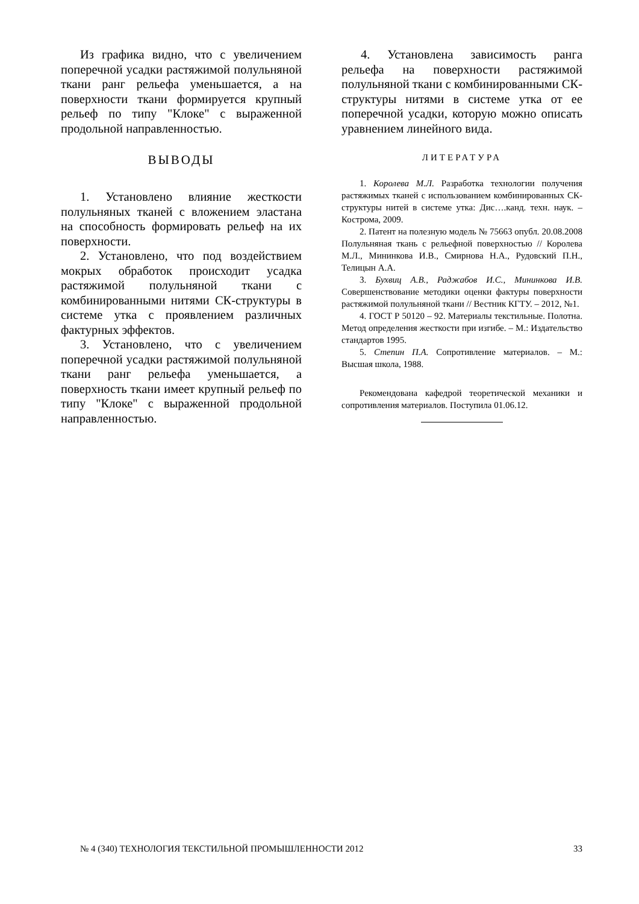Из графика видно, что с увеличением поперечной усадки растяжимой полульняной ткани ранг рельефа уменьшается, а на поверхности ткани формируется крупный рельеф по типу "Клоке" с выраженной продольной направленностью.
ВЫВОДЫ
1. Установлено влияние жесткости полульняных тканей с вложением эластана на способность формировать рельеф на их поверхности.
2. Установлено, что под воздействием мокрых обработок происходит усадка растяжимой полульняной ткани с комбинированными нитями СК-структуры в системе утка с проявлением различных фактурных эффектов.
3. Установлено, что с увеличением поперечной усадки растяжимой полульняной ткани ранг рельефа уменьшается, а поверхность ткани имеет крупный рельеф по типу "Клоке" с выраженной продольной направленностью.
4. Установлена зависимость ранга рельефа на поверхности растяжимой полульняной ткани с комбинированными СК-структуры нитями в системе утка от ее поперечной усадки, которую можно описать уравнением линейного вида.
ЛИТЕРАТУРА
1. Королева М.Л. Разработка технологии получения растяжимых тканей с использованием комбинированных СК-структуры нитей в системе утка: Дис….канд. техн. наук. – Кострома, 2009.
2. Патент на полезную модель № 75663 опубл. 20.08.2008 Полульняная ткань с рельефной поверхностью // Королева М.Л., Мининкова И.В., Смирнова Н.А., Рудовский П.Н., Телицын А.А.
3. Бухвиц А.В., Раджабов И.С., Мининкова И.В. Совершенствование методики оценки фактуры поверхности растяжимой полульняной ткани // Вестник КГТУ. – 2012, №1.
4. ГОСТ Р 50120 – 92. Материалы текстильные. Полотна. Метод определения жесткости при изгибе. – М.: Издательство стандартов 1995.
5. Степин П.А. Сопротивление материалов. – М.: Высшая школа, 1988.
Рекомендована кафедрой теоретической механики и сопротивления материалов. Поступила 01.06.12.
№ 4 (340) ТЕХНОЛОГИЯ ТЕКСТИЛЬНОЙ ПРОМЫШЛЕННОСТИ 2012 33